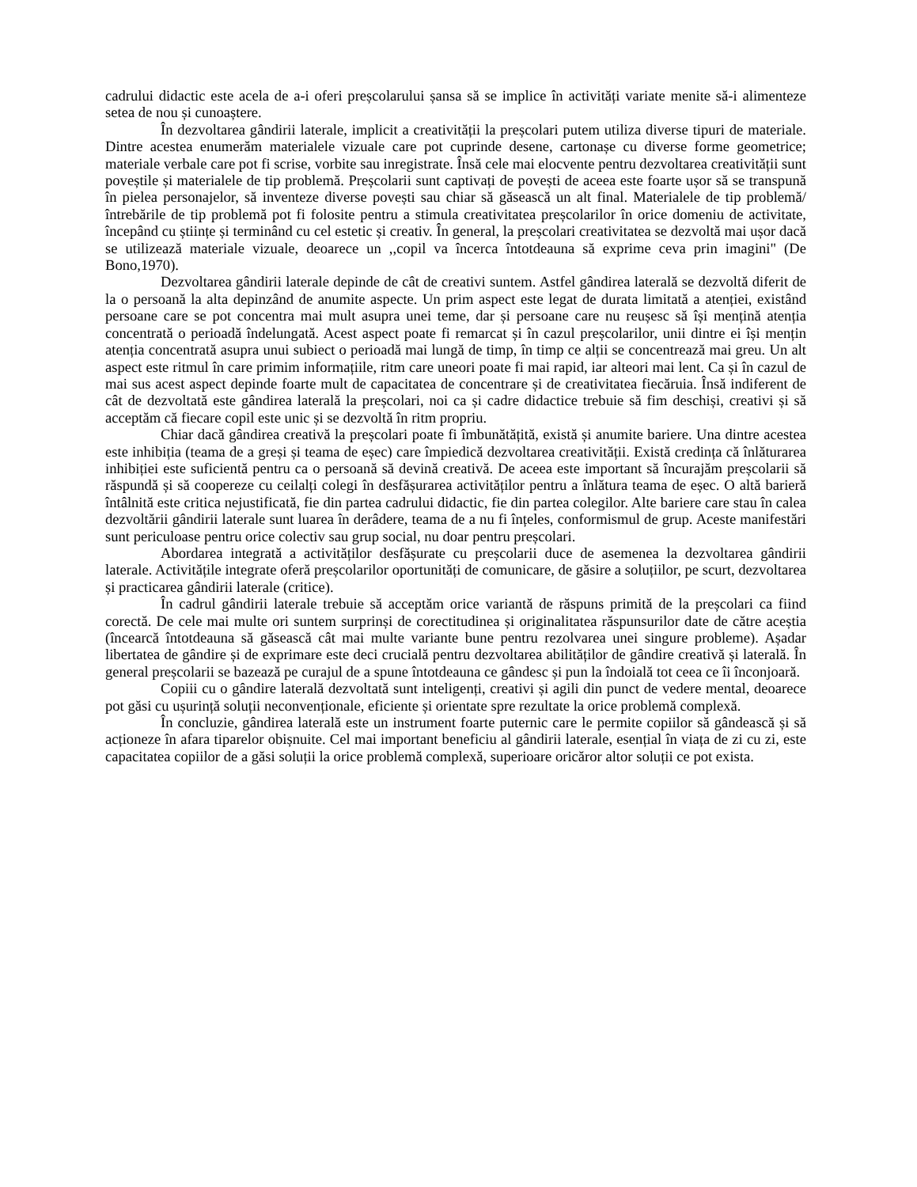cadrului didactic este acela de a-i oferi preșcolarului șansa să se implice în activități variate menite să-i alimenteze setea de nou și cunoaștere.
În dezvoltarea gândirii laterale, implicit a creativității la preșcolari putem utiliza diverse tipuri de materiale. Dintre acestea enumerăm materialele vizuale care pot cuprinde desene, cartonașe cu diverse forme geometrice; materiale verbale care pot fi scrise, vorbite sau inregistrate. Însă cele mai elocvente pentru dezvoltarea creativității sunt poveștile și materialele de tip problemă. Preșcolarii sunt captivați de povești de aceea este foarte ușor să se transpună în pielea personajelor, să inventeze diverse povești sau chiar să găsească un alt final. Materialele de tip problemă/întrebările de tip problemă pot fi folosite pentru a stimula creativitatea preșcolarilor în orice domeniu de activitate, începând cu științe și terminând cu cel estetic și creativ. În general, la preșcolari creativitatea se dezvoltă mai ușor dacă se utilizează materiale vizuale, deoarece un ,,copil va încerca întotdeauna să exprime ceva prin imagini" (De Bono,1970).
Dezvoltarea gândirii laterale depinde de cât de creativi suntem. Astfel gândirea laterală se dezvoltă diferit de la o persoană la alta depinzând de anumite aspecte. Un prim aspect este legat de durata limitată a atenției, existând persoane care se pot concentra mai mult asupra unei teme, dar și persoane care nu reușesc să își mențină atenția concentrată o perioadă îndelungată. Acest aspect poate fi remarcat și în cazul preșcolarilor, unii dintre ei își mențin atenția concentrată asupra unui subiect o perioadă mai lungă de timp, în timp ce alții se concentrează mai greu. Un alt aspect este ritmul în care primim informațiile, ritm care uneori poate fi mai rapid, iar alteori mai lent. Ca și în cazul de mai sus acest aspect depinde foarte mult de capacitatea de concentrare și de creativitatea fiecăruia. Însă indiferent de cât de dezvoltată este gândirea laterală la preșcolari, noi ca și cadre didactice trebuie să fim deschiși, creativi și să acceptăm că fiecare copil este unic și se dezvoltă în ritm propriu.
Chiar dacă gândirea creativă la preșcolari poate fi îmbunătățită, există și anumite bariere. Una dintre acestea este inhibiția (teama de a greși și teama de eșec) care împiedică dezvoltarea creativității. Există credința că înlăturarea inhibiției este suficientă pentru ca o persoană să devină creativă. De aceea este important să încurajăm preșcolarii să răspundă și să coopereze cu ceilalți colegi în desfășurarea activităților pentru a înlătura teama de eșec. O altă barieră întâlnită este critica nejustificată, fie din partea cadrului didactic, fie din partea colegilor. Alte bariere care stau în calea dezvoltării gândirii laterale sunt luarea în derâdere, teama de a nu fi înțeles, conformismul de grup. Aceste manifestări sunt periculoase pentru orice colectiv sau grup social, nu doar pentru preșcolari.
Abordarea integrată a activităților desfășurate cu preșcolarii duce de asemenea la dezvoltarea gândirii laterale. Activitățile integrate oferă preșcolarilor oportunități de comunicare, de găsire a soluțiilor, pe scurt, dezvoltarea și practicarea gândirii laterale (critice).
În cadrul gândirii laterale trebuie să acceptăm orice variantă de răspuns primită de la preșcolari ca fiind corectă. De cele mai multe ori suntem surprinși de corectitudinea și originalitatea răspunsurilor date de către aceștia (încearcă întotdeauna să găsească cât mai multe variante bune pentru rezolvarea unei singure probleme). Așadar libertatea de gândire și de exprimare este deci crucială pentru dezvoltarea abilităților de gândire creativă și laterală. În general preșcolarii se bazează pe curajul de a spune întotdeauna ce gândesc și pun la îndoială tot ceea ce îi înconjoară.
Copiii cu o gândire laterală dezvoltată sunt inteligenți, creativi și agili din punct de vedere mental, deoarece pot găsi cu ușurință soluții neconvenționale, eficiente și orientate spre rezultate la orice problemă complexă.
În concluzie, gândirea laterală este un instrument foarte puternic care le permite copiilor să gândească și să acționeze în afara tiparelor obișnuite. Cel mai important beneficiu al gândirii laterale, esențial în viața de zi cu zi, este capacitatea copiilor de a găsi soluții la orice problemă complexă, superioare oricăror altor soluții ce pot exista.